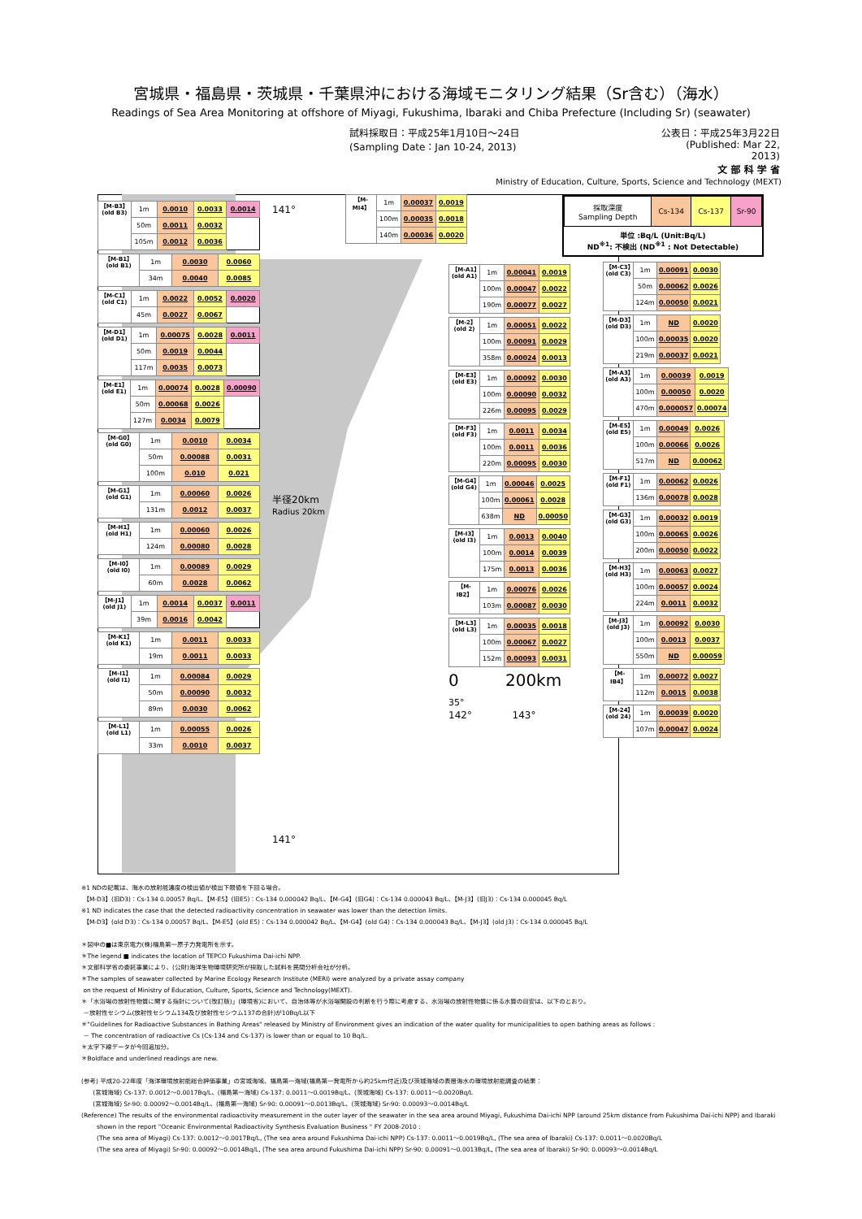宮城県・福島県・茨城県・千葉県沖における海域モニタリング結果（Sr含む）（海水）
Readings of Sea Area Monitoring at offshore of Miyagi, Fukushima, Ibaraki and Chiba Prefecture (Including Sr) (seawater)
試料採取日：平成25年1月10日～24日
(Sampling Date：Jan 10-24, 2013)
公表日：平成25年3月22日
(Published: Mar 22, 2013)
文 部 科 学 省
Ministry of Education, Culture, Sports, Science and Technology (MEXT)
| 【M-B3】(old B3) | 1m | 0.0010 | 0.0033 | 0.0014 |
| | 50m | 0.0011 | 0.0032 | |
| | 105m | 0.0012 | 0.0036 | |
| 【M-B1】(old B1) | 1m | 0.0030 | 0.0060 |
| | 34m | 0.0040 | 0.0085 |
| 【M-C1】(old C1) | 1m | 0.0022 | 0.0052 | 0.0020 |
| | 45m | 0.0027 | 0.0067 | |
| 【M-D1】(old D1) | 1m | 0.00075 | 0.0028 | 0.0011 |
| | 50m | 0.0019 | 0.0044 | |
| | 117m | 0.0035 | 0.0073 | |
| 【M-E1】(old E1) | 1m | 0.00074 | 0.0028 | 0.00090 |
| | 50m | 0.00068 | 0.0026 | |
| | 127m | 0.0034 | 0.0079 | |
| 【M-G0】(old G0) | 1m | 0.0010 | 0.0034 |
| | 50m | 0.00088 | 0.0031 |
| | 100m | 0.010 | 0.021 |
| 【M-G1】(old G1) | 1m | 0.00060 | 0.0026 |
| | 131m | 0.0012 | 0.0037 |
| 【M-H1】(old H1) | 1m | 0.00060 | 0.0026 |
| | 124m | 0.00080 | 0.0028 |
| 【M-I0】(old I0) | 1m | 0.00089 | 0.0029 |
| | 60m | 0.0028 | 0.0062 |
| 【M-J1】(old J1) | 1m | 0.0014 | 0.0037 | 0.0011 |
| | 39m | 0.0016 | 0.0042 | |
| 【M-K1】(old K1) | 1m | 0.0011 | 0.0033 |
| | 19m | 0.0011 | 0.0033 |
| 【M-I1】(old I1) | 1m | 0.00084 | 0.0029 |
| | 50m | 0.00090 | 0.0032 |
| | 89m | 0.0030 | 0.0062 |
| 【M-L1】(old L1) | 1m | 0.00055 | 0.0026 |
| | 33m | 0.0010 | 0.0037 |
141°
半径20km
Radius 20km
141°
| 【M-MI4】 | 1m | 0.00037 | 0.0019 |
| | 100m | 0.00035 | 0.0018 |
| | 140m | 0.00036 | 0.0020 |
| 【M-A1】(old A1) | 1m | 0.00041 | 0.0019 |
| | 100m | 0.00047 | 0.0022 |
| | 190m | 0.00077 | 0.0027 |
| 【M-2】(old 2) | 1m | 0.00051 | 0.0022 |
| | 100m | 0.00091 | 0.0029 |
| | 358m | 0.00024 | 0.0013 |
| 【M-E3】(old E3) | 1m | 0.00092 | 0.0030 |
| | 100m | 0.00090 | 0.0032 |
| | 226m | 0.00095 | 0.0029 |
| 【M-F3】(old F3) | 1m | 0.0011 | 0.0034 |
| | 100m | 0.0011 | 0.0036 |
| | 220m | 0.00095 | 0.0030 |
| 【M-G4】(old G4) | 1m | 0.00046 | 0.0025 |
| | 100m | 0.00061 | 0.0028 |
| | 638m | ND | 0.00050 |
| 【M-I3】(old I3) | 1m | 0.0013 | 0.0040 |
| | 100m | 0.0014 | 0.0039 |
| | 175m | 0.0013 | 0.0036 |
| 【M-IB2】 | 1m | 0.00076 | 0.0026 |
| | 103m | 0.00087 | 0.0030 |
| 【M-L3】(old L3) | 1m | 0.00035 | 0.0018 |
| | 100m | 0.00067 | 0.0027 |
| | 152m | 0.00093 | 0.0031 |
0 200km 35°
142° 143°
| 採取深度 Sampling Depth | Cs-134 | Cs-137 | Sr-90 |
単位 :Bq/L (Unit:Bq/L)
ND<sup>※1</sup>: 不検出 (ND<sup>※1</sup> : Not Detectable)
| 【M-C3】(old C3) | 1m | 0.00091 | 0.0030 |
| | 50m | 0.00062 | 0.0026 |
| | 124m | 0.00050 | 0.0021 |
| 【M-D3】(old D3) | 1m | ND | 0.0020 |
| | 100m | 0.00035 | 0.0020 |
| | 219m | 0.00037 | 0.0021 |
| 【M-A3】(old A3) | 1m | 0.00039 | 0.0019 |
| | 100m | 0.00050 | 0.0020 |
| | 470m | 0.000057 | 0.00074 |
| 【M-E5】(old E5) | 1m | 0.00049 | 0.0026 |
| | 100m | 0.00066 | 0.0026 |
| | 517m | ND | 0.00062 |
| 【M-F1】(old F1) | 1m | 0.00062 | 0.0026 |
| | 136m | 0.00078 | 0.0028 |
| 【M-G3】(old G3) | 1m | 0.00032 | 0.0019 |
| | 100m | 0.00065 | 0.0026 |
| | 200m | 0.00050 | 0.0022 |
| 【M-H3】(old H3) | 1m | 0.00063 | 0.0027 |
| | 100m | 0.00057 | 0.0024 |
| | 224m | 0.0011 | 0.0032 |
| 【M-J3】(old J3) | 1m | 0.00092 | 0.0030 |
| | 100m | 0.0013 | 0.0037 |
| | 550m | ND | 0.00059 |
| 【M-IB4】 | 1m | 0.00072 | 0.0027 |
| | 112m | 0.0015 | 0.0038 |
| 【M-24】(old 24) | 1m | 0.00039 | 0.0020 |
| | 107m | 0.00047 | 0.0024 |
※1 NDの記載は、海水の放射能濃度の検出値が検出下限値を下回る場合。
【M-D3】(旧D3)：Cs-134 0.00057 Bq/L、【M-E5】(旧E5)：Cs-134 0.000042 Bq/L、【M-G4】(旧G4)：Cs-134 0.000043 Bq/L、【M-J3】(旧J3)：Cs-134 0.000045 Bq/L
※1 ND indicates the case that the detected radioactivity concentration in seawater was lower than the detection limits.
【M-D3】(old D3)：Cs-134 0.00057 Bq/L、【M-E5】(old E5)：Cs-134 0.000042 Bq/L、【M-G4】(old G4)：Cs-134 0.000043 Bq/L、【M-J3】(old J3)：Cs-134 0.000045 Bq/L
＊図中の■は東京電力(株)福島第一原子力発電所を示す。
＊The legend ■ indicates the location of TEPCO Fukushima Dai-ichi NPP.
＊文部科学省の委託事業により、(公財)海洋生物環境研究所が採取した試料を民間分析会社が分析。
＊The samples of seawater collected by Marine Ecology Research Institute (MERI) were analyzed by a private assay company
on the request of Ministry of Education, Culture, Sports, Science and Technology(MEXT).
＊「水浴場の放射性物質に関する指針について(改訂版)」(環境省)において、自治体等が水浴場開設の判断を行う際に考慮する、水浴場の放射性物質に係る水質の目安は、以下のとおり。
－放射性セシウム(放射性セシウム134及び放射性セシウム137の合計)が10Bq/L以下
＊"Guidelines for Radioactive Substances in Bathing Areas" released by Ministry of Environment gives an indication of the water quality for municipalities to open bathing areas as follows :
－ The concentration of radioactive Cs (Cs-134 and Cs-137) is lower than or equal to 10 Bq/L.
＊太字下線データが今回追加分。
＊Boldface and underlined readings are new.
(参考) 平成20-22年度「海洋環境放射能総合評価事業」の宮城海域、福島第一海域(福島第一発電所から約25km付近)及び茨城海域の表層海水の環境放射能調査の結果：
(宮城海域) Cs-137: 0.0012～0.0017Bq/L、(福島第一海域) Cs-137: 0.0011～0.0019Bq/L、(茨城海域) Cs-137: 0.0011～0.0020Bq/L
(宮城海域) Sr-90: 0.00092～0.0014Bq/L、(福島第一海域) Sr-90: 0.00091～0.0013Bq/L、(茨城海域) Sr-90: 0.00093～0.0014Bq/L
(Reference) The results of the environmental radioactivity measurement in the outer layer of the seawater in the sea area around Miyagi, Fukushima Dai-ichi NPP (around 25km distance from Fukushima Dai-ichi NPP) and Ibaraki
shown in the report "Oceanic Environmental Radioactivity Synthesis Evaluation Business " FY 2008-2010 :
(The sea area of Miyagi) Cs-137: 0.0012～0.0017Bq/L, (The sea area around Fukushima Dai-ichi NPP) Cs-137: 0.0011～0.0019Bq/L, (The sea area of Ibaraki) Cs-137: 0.0011～0.0020Bq/L
(The sea area of Miyagi) Sr-90: 0.00092～0.0014Bq/L, (The sea area around Fukushima Dai-ichi NPP) Sr-90: 0.00091～0.0013Bq/L, (The sea area of Ibaraki) Sr-90: 0.00093～0.0014Bq/L